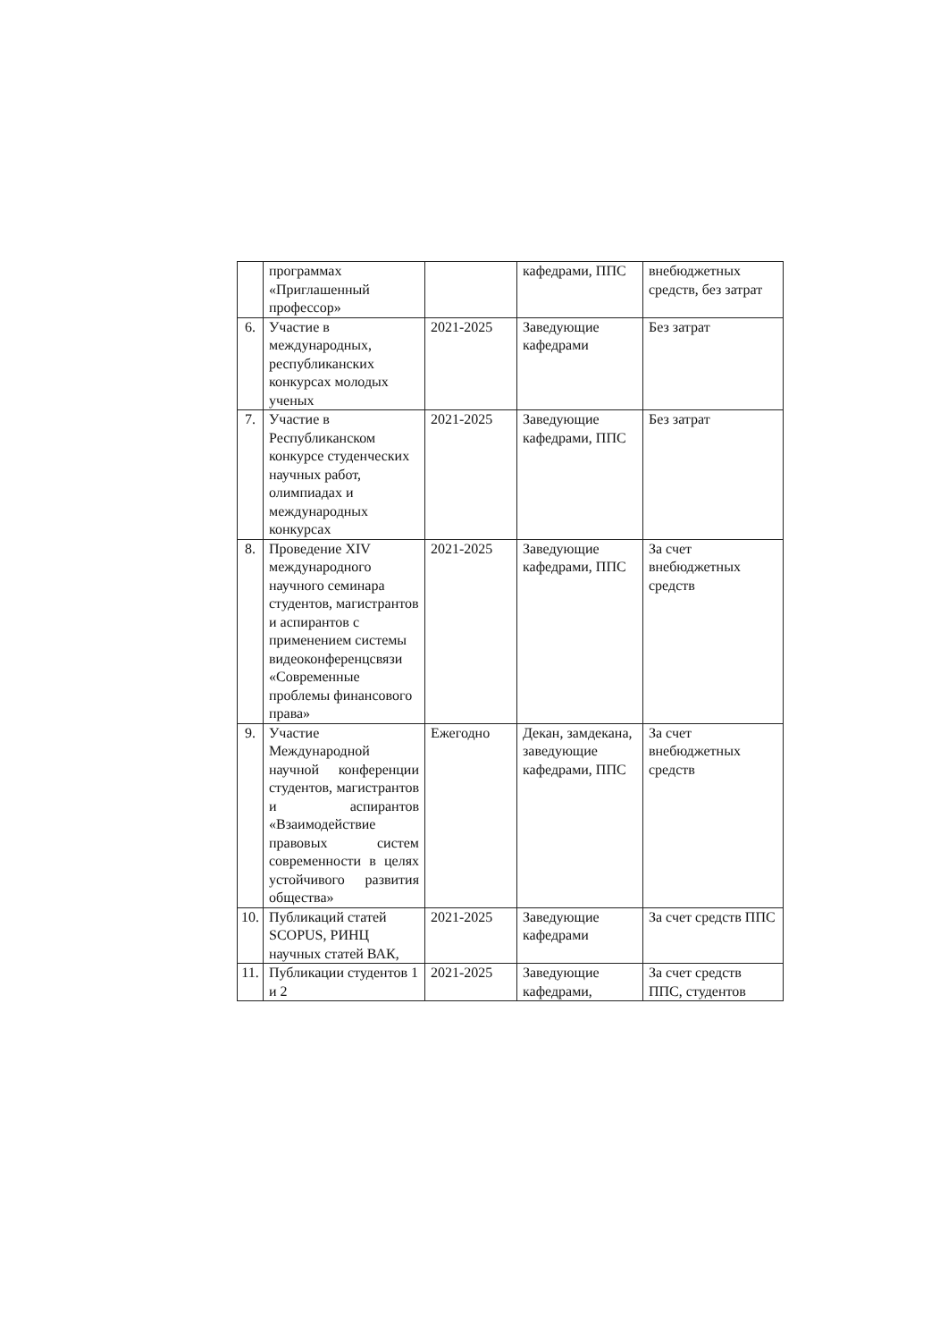| | программах «Приглашенный профессор» | | кафедрами, ППС | внебюджетных средств, без затрат |
| 6. | Участие в международных, республиканских конкурсах молодых ученых | 2021-2025 | Заведующие кафедрами | Без затрат |
| 7. | Участие в Республиканском конкурсе студенческих научных работ, олимпиадах и международных конкурсах | 2021-2025 | Заведующие кафедрами, ППС | Без затрат |
| 8. | Проведение XIV международного научного семинара студентов, магистрантов и аспирантов с применением системы видеоконференцсвязи «Современные проблемы финансового права» | 2021-2025 | Заведующие кафедрами, ППС | За счет внебюджетных средств |
| 9. | Участие Международной научной конференции студентов, магистрантов и аспирантов «Взаимодействие правовых систем современности в целях устойчивого развития общества» | Ежегодно | Декан, замдекана, заведующие кафедрами, ППС | За счет внебюджетных средств |
| 10. | Публикаций статей SCOPUS, РИНЦ научных статей ВАК, | 2021-2025 | Заведующие кафедрами | За счет средств ППС |
| 11. | Публикации студентов 1 и 2 | 2021-2025 | Заведующие кафедрами, | За счет средств ППС, студентов |